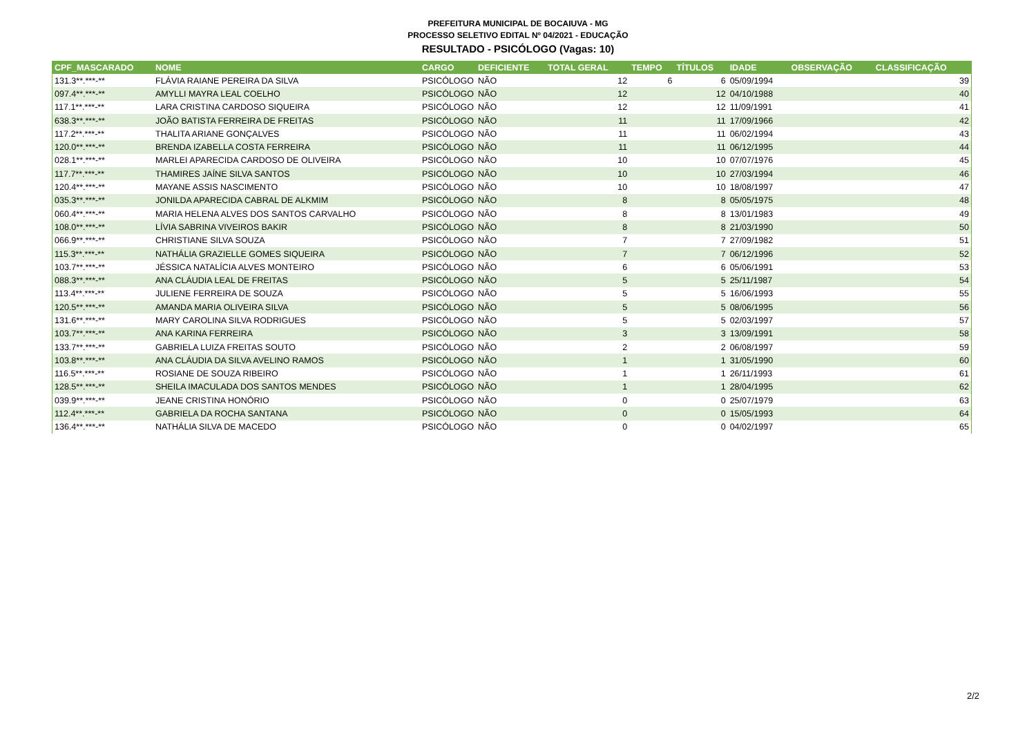PREFEITURA MUNICIPAL DE BOCAIUVA - MG
PROCESSO SELETIVO EDITAL Nº 04/2021 - EDUCAÇÃO
RESULTADO - PSICÓLOGO (Vagas: 10)
| CPF_MASCARADO | NOME | CARGO | DEFICIENTE | TOTAL GERAL | TEMPO | TÍTULOS | IDADE | OBSERVAÇÃO | CLASSIFICAÇÃO |
| --- | --- | --- | --- | --- | --- | --- | --- | --- | --- |
| 131.3**.***-** | FLÁVIA RAIANE PEREIRA DA SILVA | PSICÓLOGO | NÃO | 12 | 6 | 6 | 05/09/1994 | | 39 |
| 097.4**.***-** | AMYLLI MAYRA LEAL COELHO | PSICÓLOGO | NÃO | 12 | | 12 | 04/10/1988 | | 40 |
| 117.1**.***-** | LARA CRISTINA CARDOSO SIQUEIRA | PSICÓLOGO | NÃO | 12 | | 12 | 11/09/1991 | | 41 |
| 638.3**.***-** | JOÃO BATISTA FERREIRA DE FREITAS | PSICÓLOGO | NÃO | 11 | | 11 | 17/09/1966 | | 42 |
| 117.2**.***-** | THALITA ARIANE GONÇALVES | PSICÓLOGO | NÃO | 11 | | 11 | 06/02/1994 | | 43 |
| 120.0**.***-** | BRENDA IZABELLA COSTA FERREIRA | PSICÓLOGO | NÃO | 11 | | 11 | 06/12/1995 | | 44 |
| 028.1**.***-** | MARLEI APARECIDA CARDOSO DE OLIVEIRA | PSICÓLOGO | NÃO | 10 | | 10 | 07/07/1976 | | 45 |
| 117.7**.***-** | THAMIRES JAÍNE SILVA SANTOS | PSICÓLOGO | NÃO | 10 | | 10 | 27/03/1994 | | 46 |
| 120.4**.***-** | MAYANE ASSIS NASCIMENTO | PSICÓLOGO | NÃO | 10 | | 10 | 18/08/1997 | | 47 |
| 035.3**.***-** | JONILDA APARECIDA CABRAL DE ALKMIM | PSICÓLOGO | NÃO | 8 | | 8 | 05/05/1975 | | 48 |
| 060.4**.***-** | MARIA HELENA ALVES DOS SANTOS CARVALHO | PSICÓLOGO | NÃO | 8 | | 8 | 13/01/1983 | | 49 |
| 108.0**.***-** | LÍVIA SABRINA VIVEIROS BAKIR | PSICÓLOGO | NÃO | 8 | | 8 | 21/03/1990 | | 50 |
| 066.9**.***-** | CHRISTIANE SILVA SOUZA | PSICÓLOGO | NÃO | 7 | | 7 | 27/09/1982 | | 51 |
| 115.3**.***-** | NATHÁLIA GRAZIELLE GOMES SIQUEIRA | PSICÓLOGO | NÃO | 7 | | 7 | 06/12/1996 | | 52 |
| 103.7**.***-** | JÉSSICA NATALÍCIA ALVES MONTEIRO | PSICÓLOGO | NÃO | 6 | | 6 | 05/06/1991 | | 53 |
| 088.3**.***-** | ANA CLÁUDIA LEAL DE FREITAS | PSICÓLOGO | NÃO | 5 | | 5 | 25/11/1987 | | 54 |
| 113.4**.***-** | JULIENE FERREIRA DE SOUZA | PSICÓLOGO | NÃO | 5 | | 5 | 16/06/1993 | | 55 |
| 120.5**.***-** | AMANDA MARIA OLIVEIRA SILVA | PSICÓLOGO | NÃO | 5 | | 5 | 08/06/1995 | | 56 |
| 131.6**.***-** | MARY CAROLINA SILVA RODRIGUES | PSICÓLOGO | NÃO | 5 | | 5 | 02/03/1997 | | 57 |
| 103.7**.***-** | ANA KARINA FERREIRA | PSICÓLOGO | NÃO | 3 | | 3 | 13/09/1991 | | 58 |
| 133.7**.***-** | GABRIELA LUIZA FREITAS SOUTO | PSICÓLOGO | NÃO | 2 | | 2 | 06/08/1997 | | 59 |
| 103.8**.***-** | ANA CLÁUDIA DA SILVA AVELINO RAMOS | PSICÓLOGO | NÃO | 1 | | 1 | 31/05/1990 | | 60 |
| 116.5**.***-** | ROSIANE DE SOUZA RIBEIRO | PSICÓLOGO | NÃO | 1 | | 1 | 26/11/1993 | | 61 |
| 128.5**.***-** | SHEILA IMACULADA DOS SANTOS MENDES | PSICÓLOGO | NÃO | 1 | | 1 | 28/04/1995 | | 62 |
| 039.9**.***-** | JEANE CRISTINA HONÓRIO | PSICÓLOGO | NÃO | 0 | | 0 | 25/07/1979 | | 63 |
| 112.4**.***-** | GABRIELA DA ROCHA SANTANA | PSICÓLOGO | NÃO | 0 | | 0 | 15/05/1993 | | 64 |
| 136.4**.***-** | NATHÁLIA SILVA DE MACEDO | PSICÓLOGO | NÃO | 0 | | 0 | 04/02/1997 | | 65 |
2/2